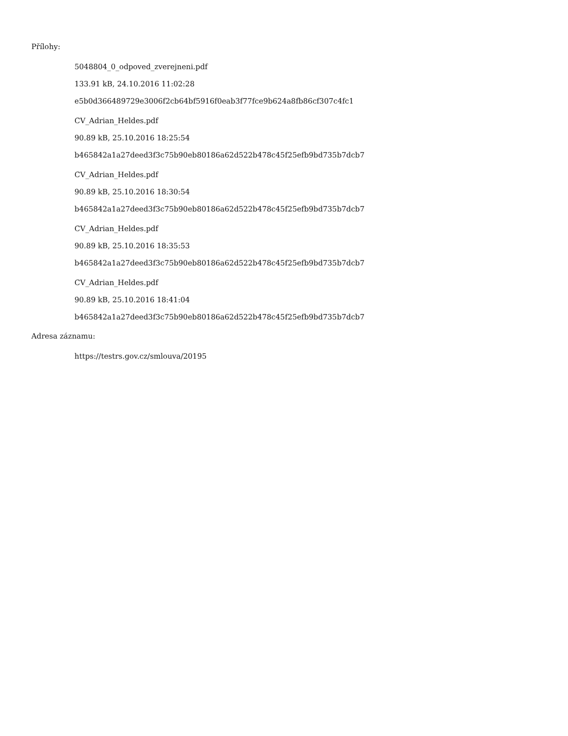Přílohy:
5048804_0_odpoved_zverejneni.pdf
133.91 kB, 24.10.2016 11:02:28
e5b0d366489729e3006f2cb64bf5916f0eab3f77fce9b624a8fb86cf307c4fc1
CV_Adrian_Heldes.pdf
90.89 kB, 25.10.2016 18:25:54
b465842a1a27deed3f3c75b90eb80186a62d522b478c45f25efb9bd735b7dcb7
CV_Adrian_Heldes.pdf
90.89 kB, 25.10.2016 18:30:54
b465842a1a27deed3f3c75b90eb80186a62d522b478c45f25efb9bd735b7dcb7
CV_Adrian_Heldes.pdf
90.89 kB, 25.10.2016 18:35:53
b465842a1a27deed3f3c75b90eb80186a62d522b478c45f25efb9bd735b7dcb7
CV_Adrian_Heldes.pdf
90.89 kB, 25.10.2016 18:41:04
b465842a1a27deed3f3c75b90eb80186a62d522b478c45f25efb9bd735b7dcb7
Adresa záznamu:
https://testrs.gov.cz/smlouva/20195